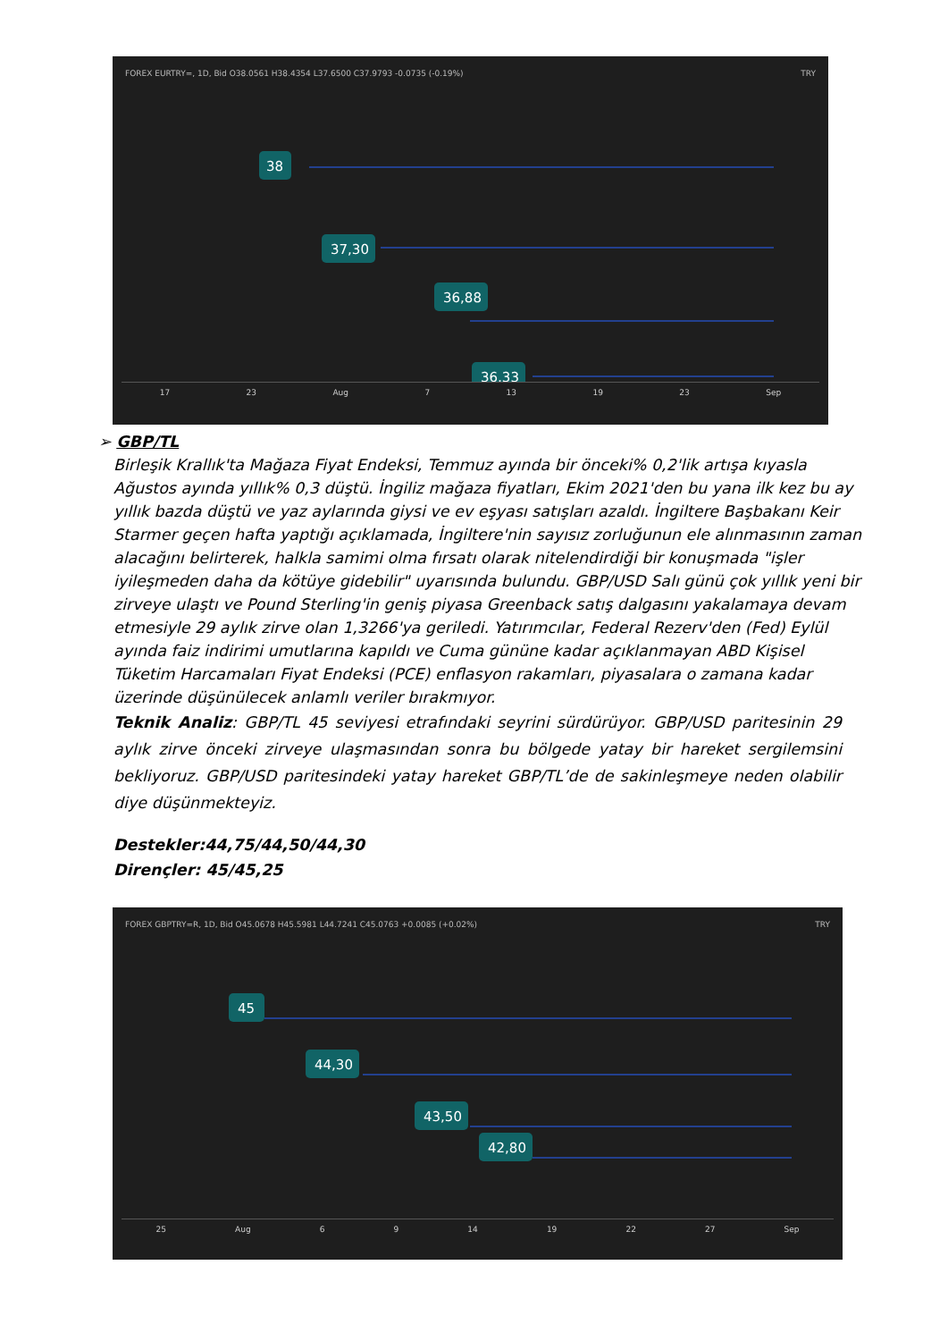FOREX EURTRY=, 1D, Bid O38.0561 H38.4354 L37.6500 C37.9793 -0.0735 (-0.19%) TRY
38
37,30
36,88
36,33
17 23 Aug 7 13 19 23 Sep
➢ GBP/TL
Birleşik Krallık'ta Mağaza Fiyat Endeksi, Temmuz ayında bir önceki% 0,2'lik artışa kıyasla Ağustos ayında yıllık% 0,3 düştü. İngiliz mağaza fiyatları, Ekim 2021'den bu yana ilk kez bu ay yıllık bazda düştü ve yaz aylarında giysi ve ev eşyası satışları azaldı. İngiltere Başbakanı Keir Starmer geçen hafta yaptığı açıklamada, İngiltere'nin sayısız zorluğunun ele alınmasının zaman alacağını belirterek, halkla samimi olma fırsatı olarak nitelendirdiği bir konuşmada "işler iyileşmeden daha da kötüye gidebilir" uyarısında bulundu. GBP/USD Salı günü çok yıllık yeni bir zirveye ulaştı ve Pound Sterling'in geniş piyasa Greenback satış dalgasını yakalamaya devam etmesiyle 29 aylık zirve olan 1,3266'ya geriledi. Yatırımcılar, Federal Rezerv'den (Fed) Eylül ayında faiz indirimi umutlarına kapıldı ve Cuma gününe kadar açıklanmayan ABD Kişisel Tüketim Harcamaları Fiyat Endeksi (PCE) enflasyon rakamları, piyasalara o zamana kadar üzerinde düşünülecek anlamlı veriler bırakmıyor.
Teknik Analiz: GBP/TL 45 seviyesi etrafındaki seyrini sürdürüyor. GBP/USD paritesinin 29 aylık zirve önceki zirveye ulaşmasından sonra bu bölgede yatay bir hareket sergilemsini bekliyoruz. GBP/USD paritesindeki yatay hareket GBP/TL’de de sakinleşmeye neden olabilir diye düşünmekteyiz.
Destekler:44,75/44,50/44,30
Dirençler: 45/45,25
FOREX GBPTRY=R, 1D, Bid O45.0678 H45.5981 L44.7241 C45.0763 +0.0085 (+0.02%) TRY
45
44,30
43,50
42,80
25 Aug 6 9 14 19 22 27 Sep